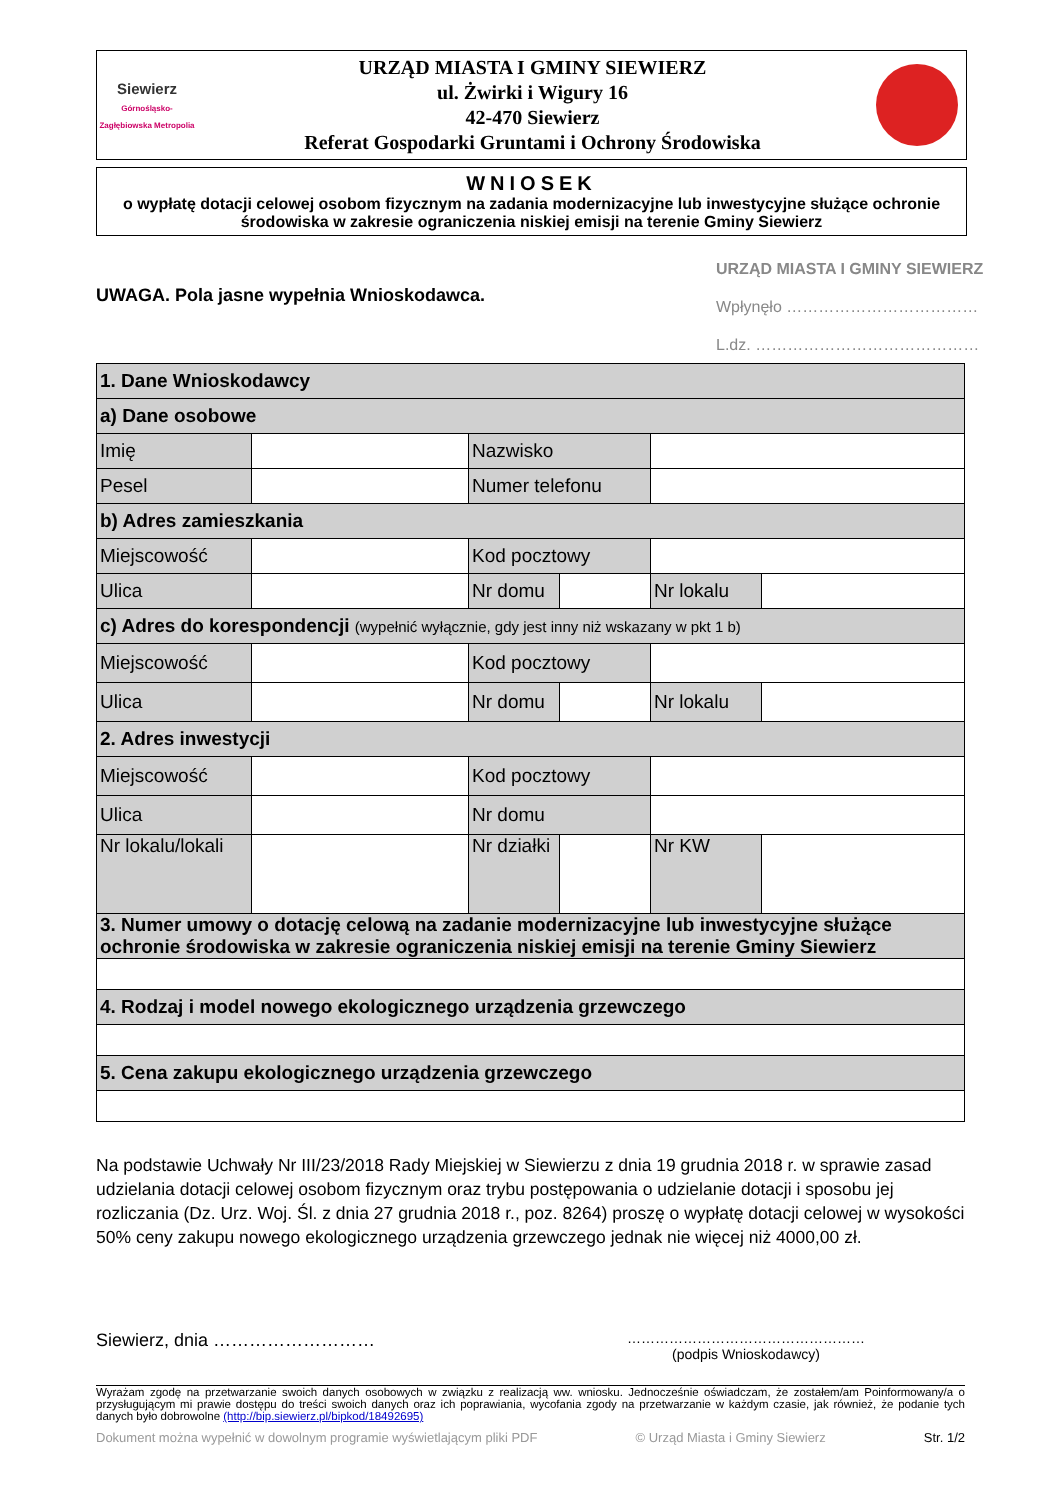Siewierz
Górnośląsko-Zagłębiowska Metropolia
URZĄD MIASTA I GMINY SIEWIERZ
ul. Żwirki i Wigury 16
42-470 Siewierz
Referat Gospodarki Gruntami i Ochrony Środowiska
WNIOSEK
o wypłatę dotacji celowej osobom fizycznym na zadania modernizacyjne lub inwestycyjne służące ochronie środowiska w zakresie ograniczenia niskiej emisji na terenie Gminy Siewierz
URZĄD MIASTA I GMINY SIEWIERZ
Wpłynęło ………………………………
L.dz. ……………………………………
UWAGA. Pola jasne wypełnia Wnioskodawca.
| 1. Dane Wnioskodawcy | | | | | |
| a) Dane osobowe | | | | | |
| Imię | | Nazwisko | | | |
| Pesel | | Numer telefonu | | | |
| b) Adres zamieszkania | | | | | |
| Miejscowość | | Kod pocztowy | | | |
| Ulica | | Nr domu | | Nr lokalu | |
| c) Adres do korespondencji (wypełnić wyłącznie, gdy jest inny niż wskazany w pkt 1 b) | | | | | |
| Miejscowość | | Kod pocztowy | | | |
| Ulica | | Nr domu | | Nr lokalu | |
| 2. Adres inwestycji | | | | | |
| Miejscowość | | Kod pocztowy | | | |
| Ulica | | Nr domu | | | |
| Nr lokalu/lokali | | Nr działki | | Nr KW | |
| 3. Numer umowy o dotację celową na zadanie modernizacyjne lub inwestycyjne służące ochronie środowiska w zakresie ograniczenia niskiej emisji na terenie Gminy Siewierz | | | | | |
| 4. Rodzaj i model nowego ekologicznego urządzenia grzewczego | | | | | |
| 5. Cena zakupu ekologicznego urządzenia grzewczego | | | | | |
Na podstawie Uchwały Nr III/23/2018 Rady Miejskiej w Siewierzu z dnia 19 grudnia 2018 r. w sprawie zasad udzielania dotacji celowej osobom fizycznym oraz trybu postępowania o udzielanie dotacji i sposobu jej rozliczania (Dz. Urz. Woj. Śl. z dnia 27 grudnia 2018 r., poz. 8264) proszę o wypłatę dotacji celowej w wysokości 50% ceny zakupu nowego ekologicznego urządzenia grzewczego jednak nie więcej niż 4000,00 zł.
Siewierz, dnia ……………………… ……………………………………………
(podpis Wnioskodawcy)
Wyrażam zgodę na przetwarzanie swoich danych osobowych w związku z realizacją ww. wniosku. Jednocześnie oświadczam, że zostałem/am Poinformowany/a o przysługującym mi prawie dostępu do treści swoich danych oraz ich poprawiania, wycofania zgody na przetwarzanie w każdym czasie, jak również, że podanie tych danych było dobrowolne (http://bip.siewierz.pl/bipkod/18492695)
Dokument można wypełnić w dowolnym programie wyświetlającym pliki PDF © Urząd Miasta i Gminy Siewierz Str. 1/2